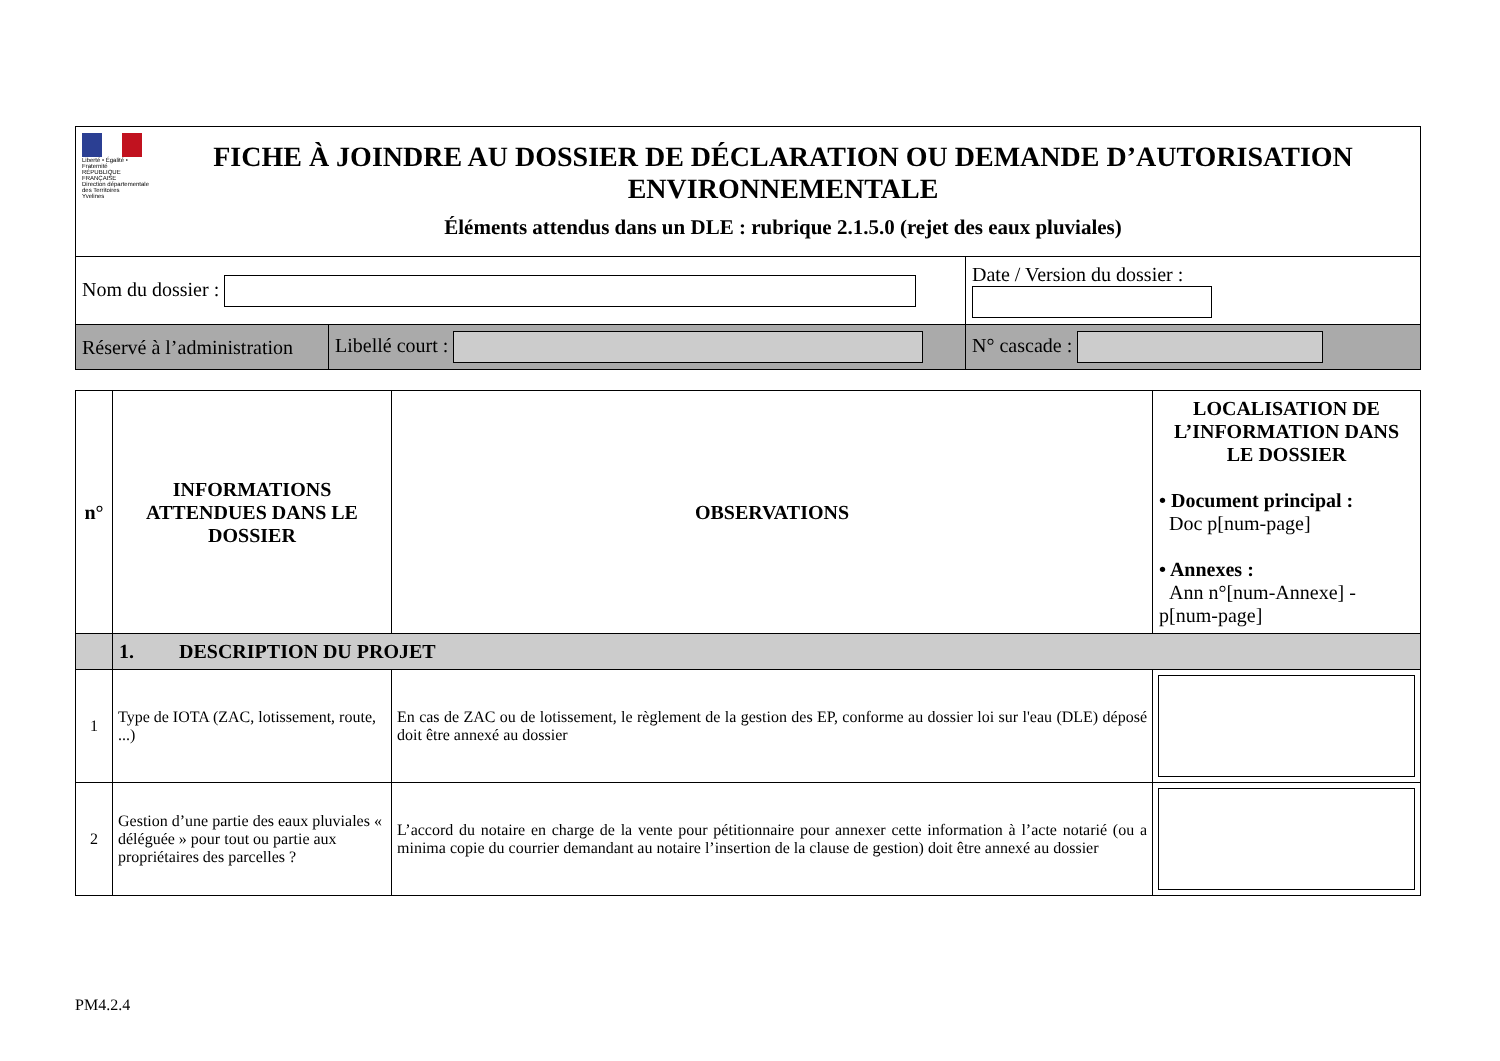| Liberté • Égalité • Fraternité RÉPUBLIQUE FRANÇAISE Direction départementale des Territoires Yvelines FICHE À JOINDRE AU DOSSIER DE DÉCLARATION OU DEMANDE D’AUTORISATION ENVIRONNEMENTALE Éléments attendus dans un DLE : rubrique 2.1.5.0 (rejet des eaux pluviales) | | |
| Nom du dossier : | | Date / Version du dossier : |
| Réservé à l’administration | Libellé court : | N° cascade : |
| n° | INFORMATIONS ATTENDUES DANS LE DOSSIER | OBSERVATIONS | LOCALISATION DE L’INFORMATION DANS LE DOSSIER • Document principal : Doc p[num-page] • Annexes : Ann n°[num-Annexe] - p[num-page] |
| --- | --- | --- | --- |
| | 1. DESCRIPTION DU PROJET | | |
| 1 | Type de IOTA (ZAC, lotissement, route, ...) | En cas de ZAC ou de lotissement, le règlement de la gestion des EP, conforme au dossier loi sur l'eau (DLE) déposé doit être annexé au dossier | |
| 2 | Gestion d’une partie des eaux pluviales « déléguée » pour tout ou partie aux propriétaires des parcelles ? | L’accord du notaire en charge de la vente pour pétitionnaire pour annexer cette information à l’acte notarié (ou a minima copie du courrier demandant au notaire l’insertion de la clause de gestion) doit être annexé au dossier | |
PM4.2.4